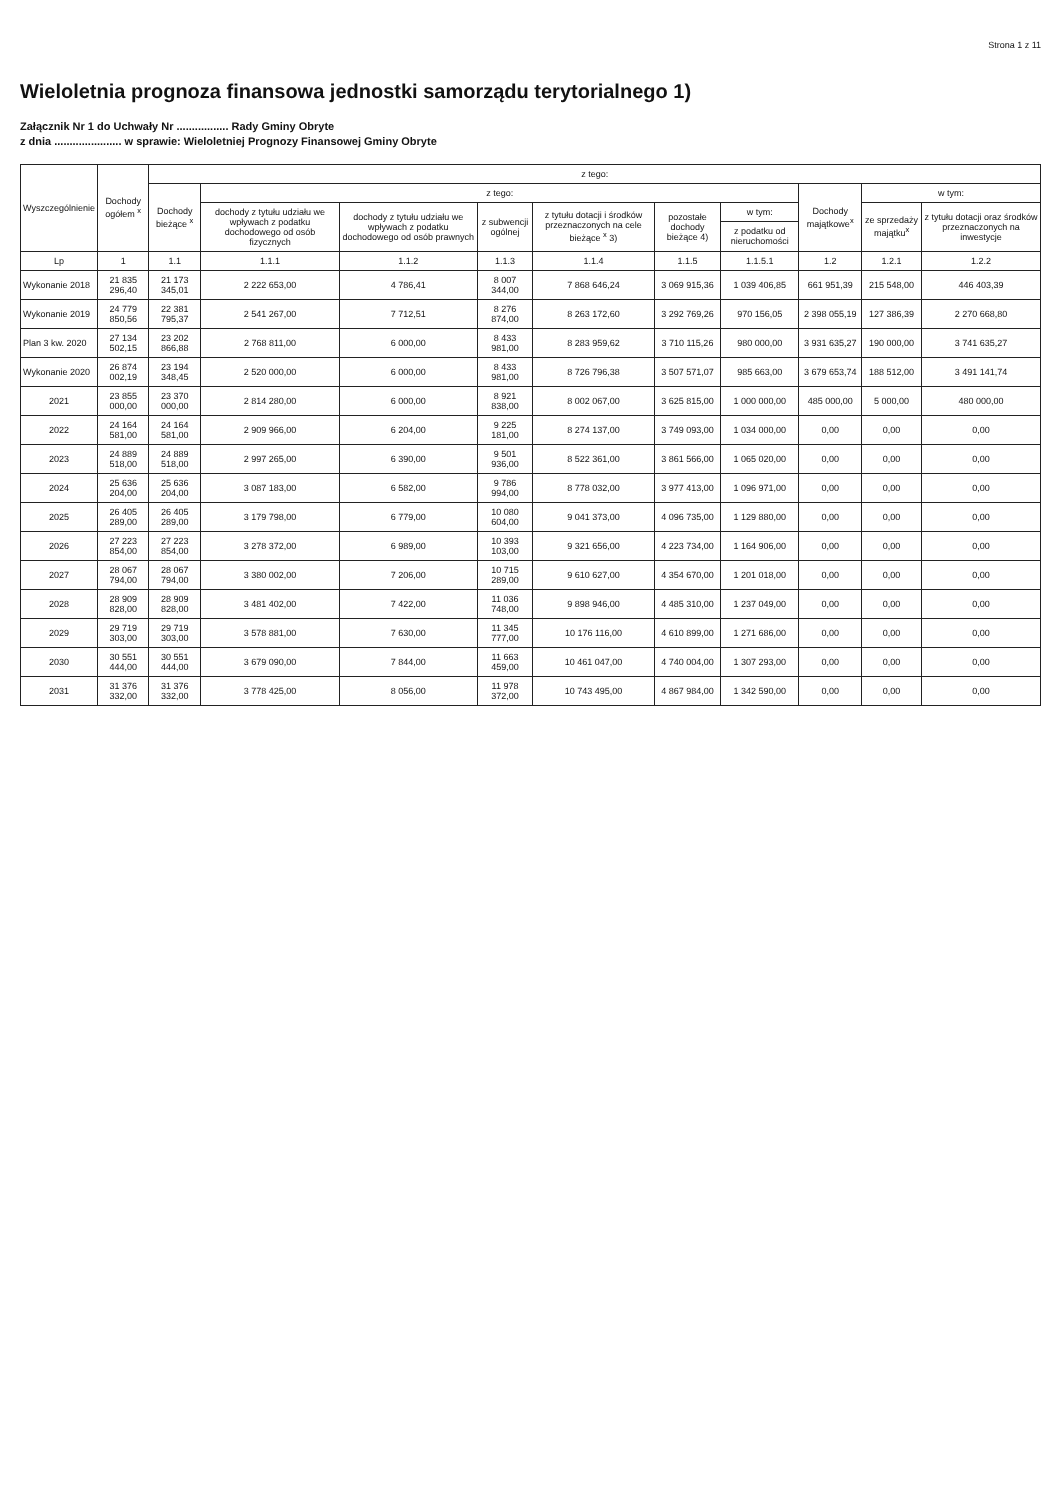Strona 1 z 11
Wieloletnia prognoza finansowa jednostki samorządu terytorialnego 1)
Załącznik Nr 1 do Uchwały Nr ................. Rady Gminy Obryte
z dnia ...................... w sprawie: Wieloletniej Prognozy Finansowej Gminy Obryte
| Wyszczególnienie | Dochody ogółem <sup>x</sup> | z tego: | | | | | | | | | |
| --- | --- | --- | --- | --- | --- | --- | --- | --- | --- | --- | --- |
| | | Dochody bieżące <sup>x</sup> | z tego: | | | | | | Dochody majątkowe<sup>x</sup> | w tym: | |
| | | | dochody z tytułu udziału we wpływach z podatku dochodowego od osób fizycznych | dochody z tytułu udziału we wpływach z podatku dochodowego od osób prawnych | z subwencji ogólnej | z tytułu dotacji i środków przeznaczonych na cele bieżące <sup>x</sup> 3) | pozostałe dochody bieżące 4) | w tym: | | ze sprzedaży majątku<sup>x</sup> | z tytułu dotacji oraz środków przeznaczonych na inwestycje |
| | | | | | | | | z podatku od nieruchomości | | | |
| Lp | 1 | 1.1 | 1.1.1 | 1.1.2 | 1.1.3 | 1.1.4 | 1.1.5 | 1.1.5.1 | 1.2 | 1.2.1 | 1.2.2 |
| Wykonanie 2018 | 21 835 296,40 | 21 173 345,01 | 2 222 653,00 | 4 786,41 | 8 007 344,00 | 7 868 646,24 | 3 069 915,36 | 1 039 406,85 | 661 951,39 | 215 548,00 | 446 403,39 |
| Wykonanie 2019 | 24 779 850,56 | 22 381 795,37 | 2 541 267,00 | 7 712,51 | 8 276 874,00 | 8 263 172,60 | 3 292 769,26 | 970 156,05 | 2 398 055,19 | 127 386,39 | 2 270 668,80 |
| Plan 3 kw. 2020 | 27 134 502,15 | 23 202 866,88 | 2 768 811,00 | 6 000,00 | 8 433 981,00 | 8 283 959,62 | 3 710 115,26 | 980 000,00 | 3 931 635,27 | 190 000,00 | 3 741 635,27 |
| Wykonanie 2020 | 26 874 002,19 | 23 194 348,45 | 2 520 000,00 | 6 000,00 | 8 433 981,00 | 8 726 796,38 | 3 507 571,07 | 985 663,00 | 3 679 653,74 | 188 512,00 | 3 491 141,74 |
| 2021 | 23 855 000,00 | 23 370 000,00 | 2 814 280,00 | 6 000,00 | 8 921 838,00 | 8 002 067,00 | 3 625 815,00 | 1 000 000,00 | 485 000,00 | 5 000,00 | 480 000,00 |
| 2022 | 24 164 581,00 | 24 164 581,00 | 2 909 966,00 | 6 204,00 | 9 225 181,00 | 8 274 137,00 | 3 749 093,00 | 1 034 000,00 | 0,00 | 0,00 | 0,00 |
| 2023 | 24 889 518,00 | 24 889 518,00 | 2 997 265,00 | 6 390,00 | 9 501 936,00 | 8 522 361,00 | 3 861 566,00 | 1 065 020,00 | 0,00 | 0,00 | 0,00 |
| 2024 | 25 636 204,00 | 25 636 204,00 | 3 087 183,00 | 6 582,00 | 9 786 994,00 | 8 778 032,00 | 3 977 413,00 | 1 096 971,00 | 0,00 | 0,00 | 0,00 |
| 2025 | 26 405 289,00 | 26 405 289,00 | 3 179 798,00 | 6 779,00 | 10 080 604,00 | 9 041 373,00 | 4 096 735,00 | 1 129 880,00 | 0,00 | 0,00 | 0,00 |
| 2026 | 27 223 854,00 | 27 223 854,00 | 3 278 372,00 | 6 989,00 | 10 393 103,00 | 9 321 656,00 | 4 223 734,00 | 1 164 906,00 | 0,00 | 0,00 | 0,00 |
| 2027 | 28 067 794,00 | 28 067 794,00 | 3 380 002,00 | 7 206,00 | 10 715 289,00 | 9 610 627,00 | 4 354 670,00 | 1 201 018,00 | 0,00 | 0,00 | 0,00 |
| 2028 | 28 909 828,00 | 28 909 828,00 | 3 481 402,00 | 7 422,00 | 11 036 748,00 | 9 898 946,00 | 4 485 310,00 | 1 237 049,00 | 0,00 | 0,00 | 0,00 |
| 2029 | 29 719 303,00 | 29 719 303,00 | 3 578 881,00 | 7 630,00 | 11 345 777,00 | 10 176 116,00 | 4 610 899,00 | 1 271 686,00 | 0,00 | 0,00 | 0,00 |
| 2030 | 30 551 444,00 | 30 551 444,00 | 3 679 090,00 | 7 844,00 | 11 663 459,00 | 10 461 047,00 | 4 740 004,00 | 1 307 293,00 | 0,00 | 0,00 | 0,00 |
| 2031 | 31 376 332,00 | 31 376 332,00 | 3 778 425,00 | 8 056,00 | 11 978 372,00 | 10 743 495,00 | 4 867 984,00 | 1 342 590,00 | 0,00 | 0,00 | 0,00 |